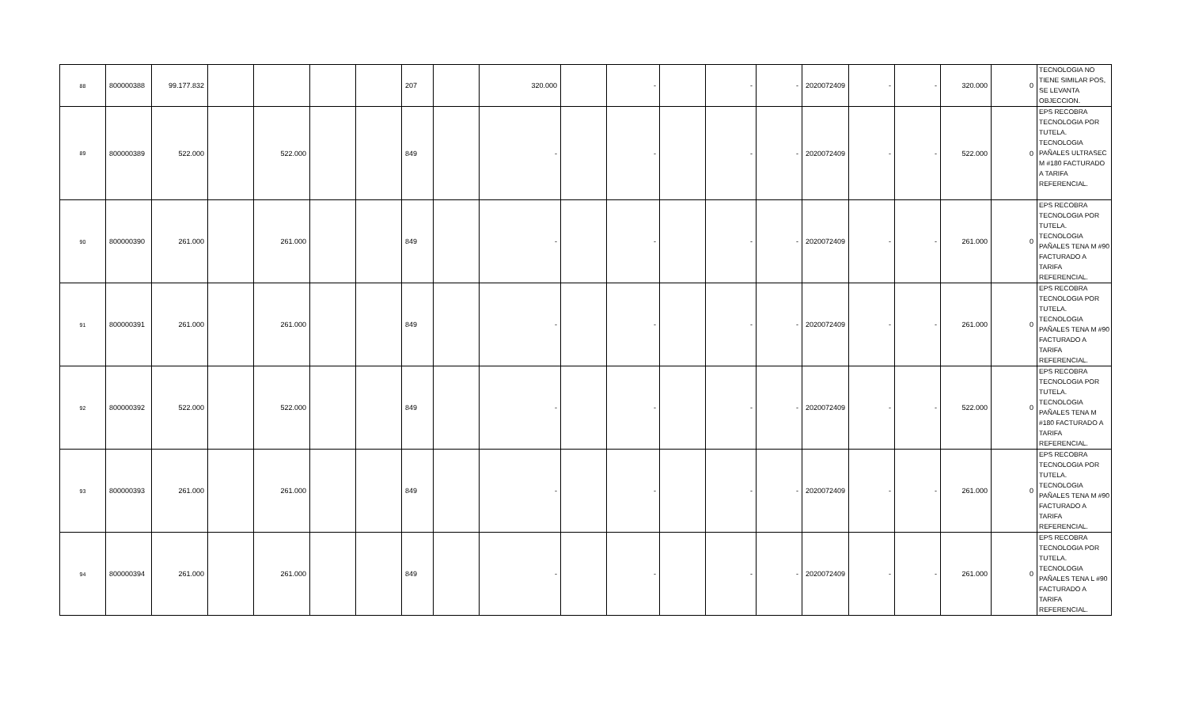| 88 | 800000388 | 99.177.832 | | | | | 207 | | 320.000 | | - | | - | - | 2020072409 | - | - | 320.000 | 0 | TECNOLOGIA NO TIENE SIMILAR POS, SE LEVANTA OBJECCION. |
| 89 | 800000389 | 522.000 | | 522.000 | | | 849 | | - | | - | | - | - | 2020072409 | - | - | 522.000 | 0 | EPS RECOBRA TECNOLOGIA POR TUTELA. TECNOLOGIA PAÑALES ULTRASEC M #180 FACTURADO A TARIFA REFERENCIAL. |
| 90 | 800000390 | 261.000 | | 261.000 | | | 849 | | - | | - | | - | - | 2020072409 | - | - | 261.000 | 0 | EPS RECOBRA TECNOLOGIA POR TUTELA. TECNOLOGIA PAÑALES TENA M #90 FACTURADO A TARIFA REFERENCIAL. |
| 91 | 800000391 | 261.000 | | 261.000 | | | 849 | | - | | - | | - | - | 2020072409 | - | - | 261.000 | 0 | EPS RECOBRA TECNOLOGIA POR TUTELA. TECNOLOGIA PAÑALES TENA M #90 FACTURADO A TARIFA REFERENCIAL. |
| 92 | 800000392 | 522.000 | | 522.000 | | | 849 | | - | | - | | - | - | 2020072409 | - | - | 522.000 | 0 | EPS RECOBRA TECNOLOGIA POR TUTELA. TECNOLOGIA PAÑALES TENA M #180 FACTURADO A TARIFA REFERENCIAL. |
| 93 | 800000393 | 261.000 | | 261.000 | | | 849 | | - | | - | | - | - | 2020072409 | - | - | 261.000 | 0 | EPS RECOBRA TECNOLOGIA POR TUTELA. TECNOLOGIA PAÑALES TENA M #90 FACTURADO A TARIFA REFERENCIAL. |
| 94 | 800000394 | 261.000 | | 261.000 | | | 849 | | - | | - | | - | - | 2020072409 | - | - | 261.000 | 0 | EPS RECOBRA TECNOLOGIA POR TUTELA. TECNOLOGIA PAÑALES TENA L #90 FACTURADO A TARIFA REFERENCIAL. |